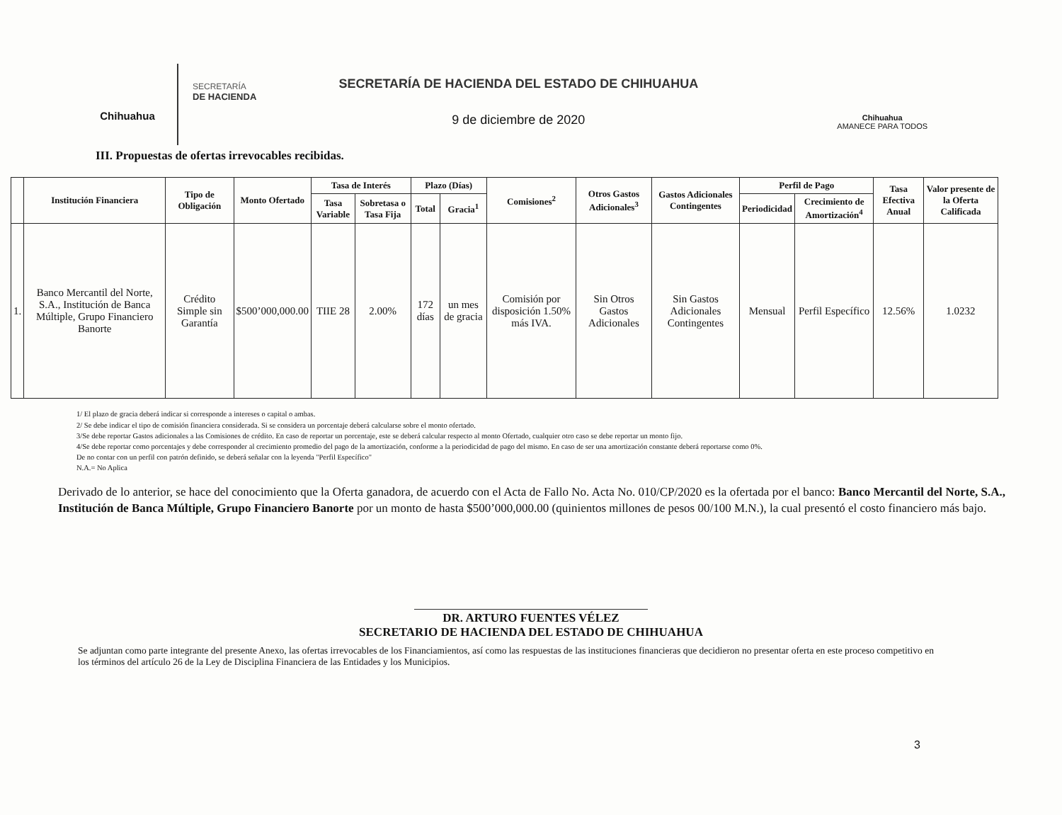Chihuahua
SECRETARÍA
DE HACIENDA
SECRETARÍA DE HACIENDA DEL ESTADO DE CHIHUAHUA
9 de diciembre de 2020
Chihuahua
AMANECE PARA TODOS
III. Propuestas de ofertas irrevocables recibidas.
| | Institución Financiera | Tipo de Obligación | Monto Ofertado | Tasa de Interés | | Plazo (Días) | | Comisiones<sup>2</sup> | Otros Gastos Adicionales<sup>3</sup> | Gastos Adicionales Contingentes | Perfil de Pago | | Tasa Efectiva Anual | Valor presente de la Oferta Calificada |
| --- | --- | --- | --- | --- | --- | --- | --- | --- | --- | --- | --- | --- | --- | --- |
| | | | | Tasa Variable | Sobretasa o Tasa Fija | Total | Gracia<sup>1</sup> | | | | Periodicidad | Crecimiento de Amortización<sup>4</sup> | | |
| 1. | Banco Mercantil del Norte, S.A., Institución de Banca Múltiple, Grupo Financiero Banorte | Crédito Simple sin Garantía | $500’000,000.00 | TIIE 28 | 2.00% | 172 días | un mes de gracia | Comisión por disposición 1.50% más IVA. | Sin Otros Gastos Adicionales | Sin Gastos Adicionales Contingentes | Mensual | Perfil Específico | 12.56% | 1.0232 |
1/ El plazo de gracia deberá indicar si corresponde a intereses o capital o ambas.
2/ Se debe indicar el tipo de comisión financiera considerada. Si se considera un porcentaje deberá calcularse sobre el monto ofertado.
3/Se debe reportar Gastos adicionales a las Comisiones de crédito. En caso de reportar un porcentaje, este se deberá calcular respecto al monto Ofertado, cualquier otro caso se debe reportar un monto fijo.
4/Se debe reportar como porcentajes y debe corresponder al crecimiento promedio del pago de la amortización, conforme a la periodicidad de pago del mismo. En caso de ser una amortización constante deberá reportarse como 0%.
De no contar con un perfil con patrón definido, se deberá señalar con la leyenda "Perfil Específico"
N.A.= No Aplica
Derivado de lo anterior, se hace del conocimiento que la Oferta ganadora, de acuerdo con el Acta de Fallo No. Acta No. 010/CP/2020 es la ofertada por el banco: Banco Mercantil del Norte, S.A., Institución de Banca Múltiple, Grupo Financiero Banorte por un monto de hasta $500’000,000.00 (quinientos millones de pesos 00/100 M.N.), la cual presentó el costo financiero más bajo.
DR. ARTURO FUENTES VÉLEZ
SECRETARIO DE HACIENDA DEL ESTADO DE CHIHUAHUA
Se adjuntan como parte integrante del presente Anexo, las ofertas irrevocables de los Financiamientos, así como las respuestas de las instituciones financieras que decidieron no presentar oferta en este proceso competitivo en los términos del artículo 26 de la Ley de Disciplina Financiera de las Entidades y los Municipios.
3